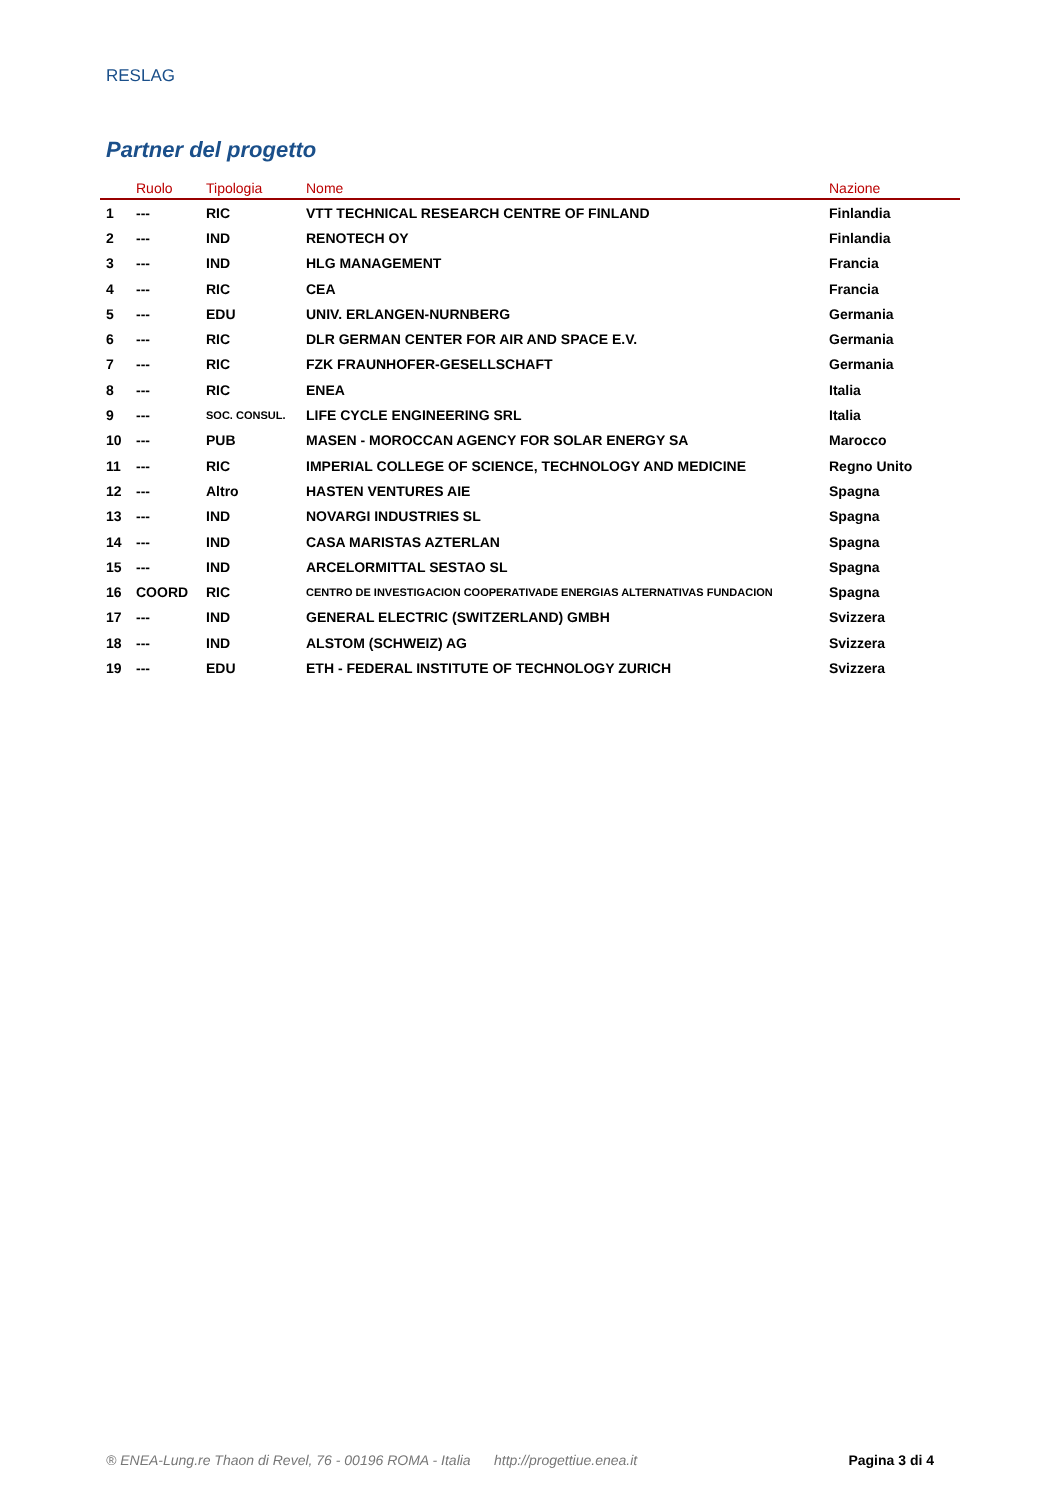RESLAG
Partner del progetto
| | Ruolo | Tipologia | Nome | Nazione |
| --- | --- | --- | --- | --- |
| 1 | --- | RIC | VTT TECHNICAL RESEARCH CENTRE OF FINLAND | Finlandia |
| 2 | --- | IND | RENOTECH OY | Finlandia |
| 3 | --- | IND | HLG MANAGEMENT | Francia |
| 4 | --- | RIC | CEA | Francia |
| 5 | --- | EDU | UNIV. ERLANGEN-NURNBERG | Germania |
| 6 | --- | RIC | DLR GERMAN CENTER FOR AIR AND SPACE E.V. | Germania |
| 7 | --- | RIC | FZK FRAUNHOFER-GESELLSCHAFT | Germania |
| 8 | --- | RIC | ENEA | Italia |
| 9 | --- | SOC. CONSUL. | LIFE CYCLE ENGINEERING SRL | Italia |
| 10 | --- | PUB | MASEN - MOROCCAN AGENCY FOR SOLAR ENERGY SA | Marocco |
| 11 | --- | RIC | IMPERIAL COLLEGE OF SCIENCE, TECHNOLOGY AND MEDICINE | Regno Unito |
| 12 | --- | Altro | HASTEN VENTURES AIE | Spagna |
| 13 | --- | IND | NOVARGI INDUSTRIES SL | Spagna |
| 14 | --- | IND | CASA MARISTAS AZTERLAN | Spagna |
| 15 | --- | IND | ARCELORMITTAL SESTAO SL | Spagna |
| 16 | COORD | RIC | CENTRO DE INVESTIGACION COOPERATIVADE ENERGIAS ALTERNATIVAS FUNDACION | Spagna |
| 17 | --- | IND | GENERAL ELECTRIC (SWITZERLAND) GMBH | Svizzera |
| 18 | --- | IND | ALSTOM (SCHWEIZ) AG | Svizzera |
| 19 | --- | EDU | ETH - FEDERAL INSTITUTE OF TECHNOLOGY ZURICH | Svizzera |
® ENEA-Lung.re Thaon di Revel, 76 - 00196 ROMA - Italia http://progettiue.enea.it Pagina 3 di 4